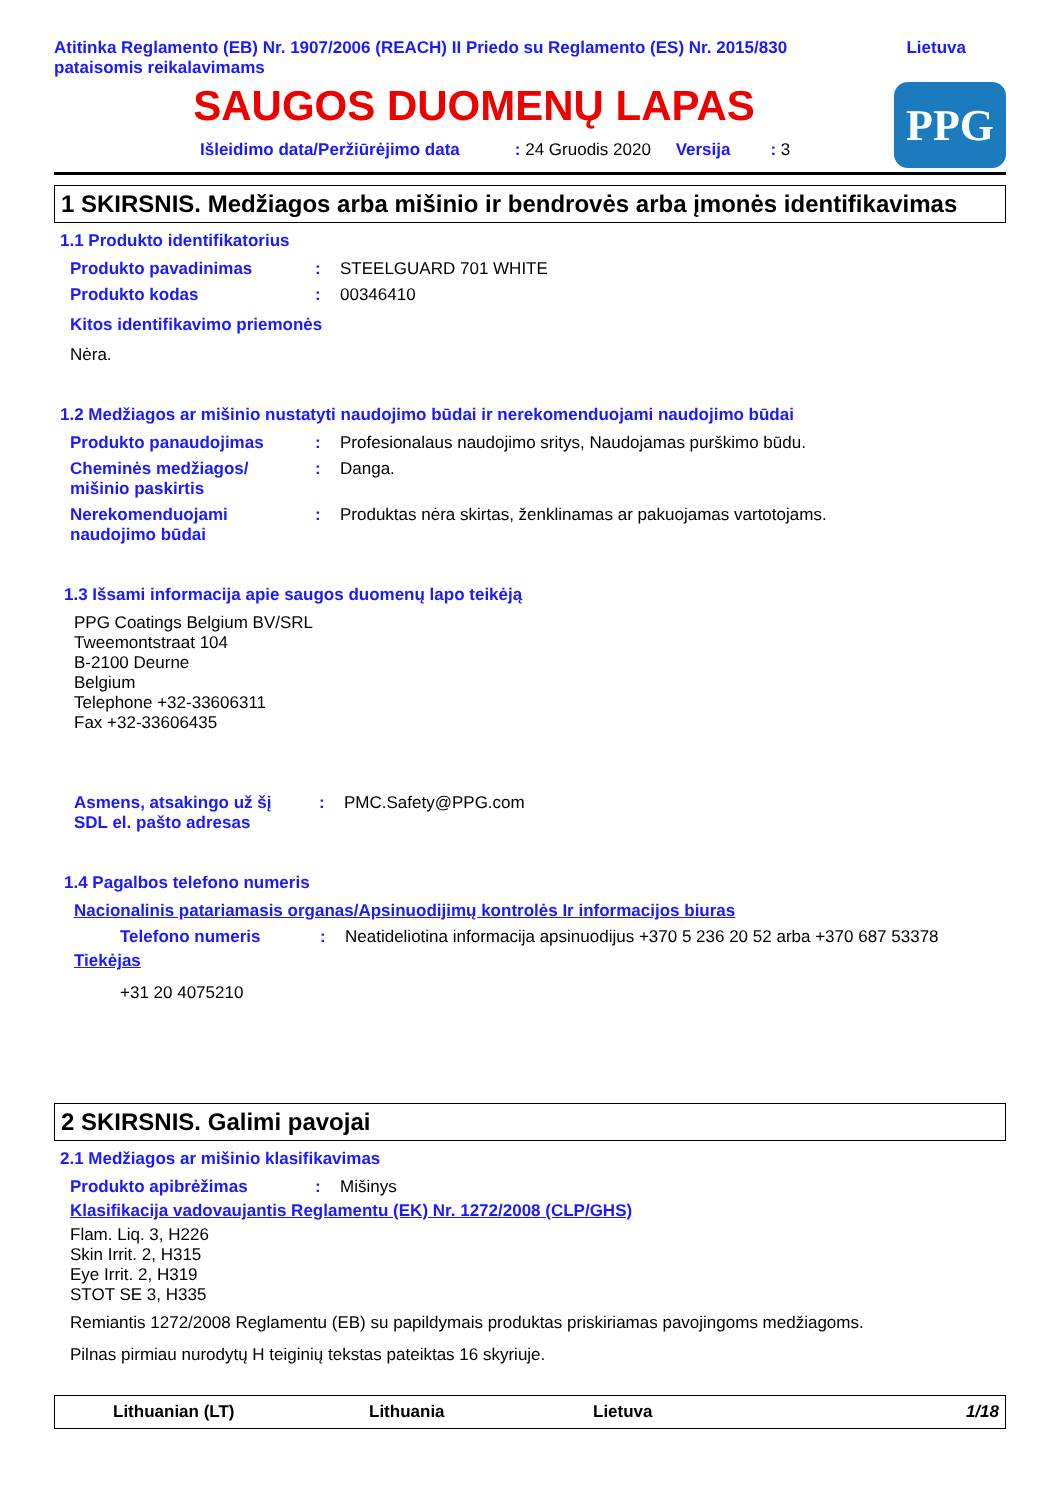Atitinka Reglamento (EB) Nr. 1907/2006 (REACH) II Priedo su Reglamento (ES) Nr. 2015/830
pataisomis reikalavimams
Lietuva
SAUGOS DUOMENŲ LAPAS
Išleidimo data/Peržiūrėjimo data: 24 Gruodis 2020 Versija: 3
PPG
1 SKIRSNIS. Medžiagos arba mišinio ir bendrovės arba įmonės identifikavimas
1.1 Produkto identifikatorius
Produkto pavadinimas : STEELGUARD 701 WHITE
Produkto kodas : 00346410
Kitos identifikavimo priemonės
Nėra.
1.2 Medžiagos ar mišinio nustatyti naudojimo būdai ir nerekomenduojami naudojimo būdai
Produkto panaudojimas : Profesionalaus naudojimo sritys, Naudojamas purškimo būdu.
Cheminės medžiagos/
mišinio paskirtis
: Danga.
Nerekomenduojami
naudojimo būdai
: Produktas nėra skirtas, ženklinamas ar pakuojamas vartotojams.
1.3 Išsami informacija apie saugos duomenų lapo teikėją
PPG Coatings Belgium BV/SRL
Tweemontstraat 104
B-2100 Deurne
Belgium
Telephone +32-33606311
Fax +32-33606435
Asmens, atsakingo už šį
SDL el. pašto adresas
: PMC.Safety@PPG.com
1.4 Pagalbos telefono numeris
Nacionalinis patariamasis organas/Apsinuodijimų kontrolės Ir informacijos biuras
Telefono numeris : Neatideliotina informacija apsinuodijus +370 5 236 20 52 arba +370 687 53378
Tiekėjas
+31 20 4075210
2 SKIRSNIS. Galimi pavojai
2.1 Medžiagos ar mišinio klasifikavimas
Produkto apibrėžimas : Mišinys
Klasifikacija vadovaujantis Reglamentu (EK) Nr. 1272/2008 (CLP/GHS)
Flam. Liq. 3, H226
Skin Irrit. 2, H315
Eye Irrit. 2, H319
STOT SE 3, H335
Remiantis 1272/2008 Reglamentu (EB) su papildymais produktas priskiriamas pavojingoms medžiagoms.
Pilnas pirmiau nurodytų H teiginių tekstas pateiktas 16 skyriuje.
Lithuanian (LT) Lithuania Lietuva 1/18